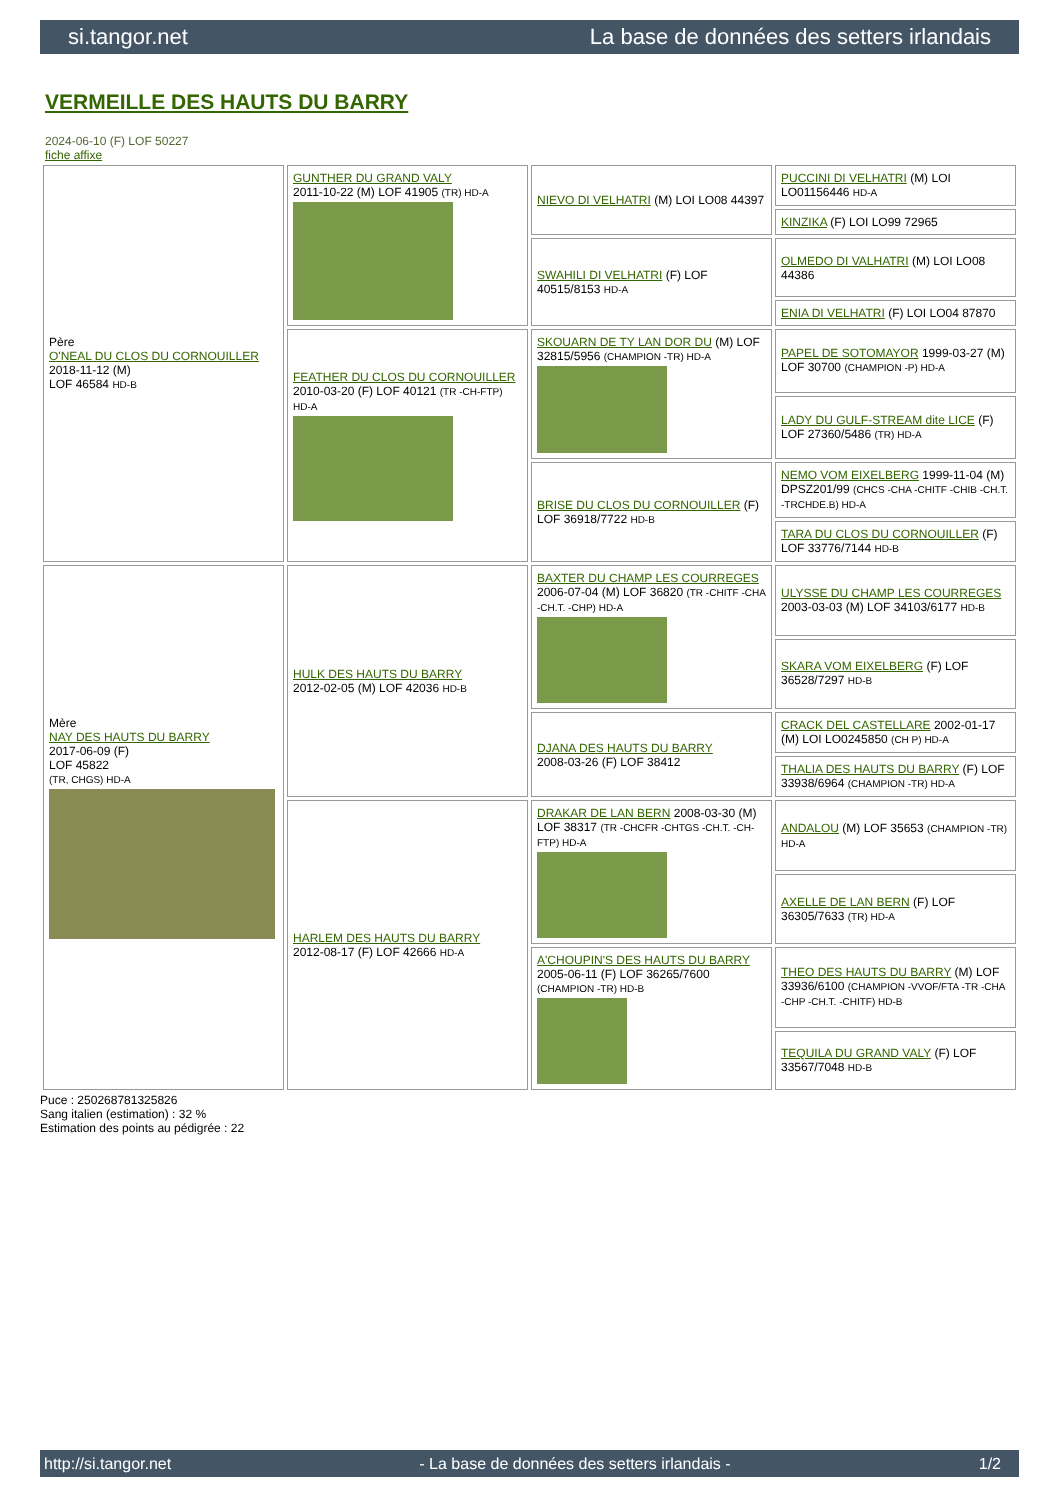si.tangor.net La base de données des setters irlandais
VERMEILLE DES HAUTS DU BARRY
2024-06-10 (F) LOF 50227
fiche affixe
| Père O'NEAL DU CLOS DU CORNOUILLER 2018-11-12 (M) LOF 46584 HD-B | GUNTHER DU GRAND VALY 2011-10-22 (M) LOF 41905 (TR) HD-A | NIEVO DI VELHATRI (M) LOI LO08 44397 | PUCCINI DI VELHATRI (M) LOI LO01156446 HD-A |
| | | | KINZIKA (F) LOI LO99 72965 |
| | | SWAHILI DI VELHATRI (F) LOF 40515/8153 HD-A | OLMEDO DI VALHATRI (M) LOI LO08 44386 |
| | | | ENIA DI VELHATRI (F) LOI LO04 87870 |
| | FEATHER DU CLOS DU CORNOUILLER 2010-03-20 (F) LOF 40121 (TR -CH-FTP) HD-A | SKOUARN DE TY LAN DOR DU (M) LOF 32815/5956 (CHAMPION -TR) HD-A | PAPEL DE SOTOMAYOR 1999-03-27 (M) LOF 30700 (CHAMPION -P) HD-A |
| | | | LADY DU GULF-STREAM dite LICE (F) LOF 27360/5486 (TR) HD-A |
| | | BRISE DU CLOS DU CORNOUILLER (F) LOF 36918/7722 HD-B | NEMO VOM EIXELBERG 1999-11-04 (M) DPSZ201/99 (CHCS -CHA -CHITF -CHIB -CH.T. -TRCHDE.B) HD-A |
| | | | TARA DU CLOS DU CORNOUILLER (F) LOF 33776/7144 HD-B |
| Mère NAY DES HAUTS DU BARRY 2017-06-09 (F) LOF 45822 (TR, CHGS) HD-A | HULK DES HAUTS DU BARRY 2012-02-05 (M) LOF 42036 HD-B | BAXTER DU CHAMP LES COURREGES 2006-07-04 (M) LOF 36820 (TR -CHITF -CHA -CH.T. -CHP) HD-A | ULYSSE DU CHAMP LES COURREGES 2003-03-03 (M) LOF 34103/6177 HD-B |
| | | | SKARA VOM EIXELBERG (F) LOF 36528/7297 HD-B |
| | | DJANA DES HAUTS DU BARRY 2008-03-26 (F) LOF 38412 | CRACK DEL CASTELLARE 2002-01-17 (M) LOI LO0245850 (CH P) HD-A |
| | | | THALIA DES HAUTS DU BARRY (F) LOF 33938/6964 (CHAMPION -TR) HD-A |
| | HARLEM DES HAUTS DU BARRY 2012-08-17 (F) LOF 42666 HD-A | DRAKAR DE LAN BERN 2008-03-30 (M) LOF 38317 (TR -CHCFR -CHTGS -CH.T. -CH-FTP) HD-A | ANDALOU (M) LOF 35653 (CHAMPION -TR) HD-A |
| | | | AXELLE DE LAN BERN (F) LOF 36305/7633 (TR) HD-A |
| | | A'CHOUPIN'S DES HAUTS DU BARRY 2005-06-11 (F) LOF 36265/7600 (CHAMPION -TR) HD-B | THEO DES HAUTS DU BARRY (M) LOF 33936/6100 (CHAMPION -VVOF/FTA -TR -CHA -CHP -CH.T. -CHITF) HD-B |
| | | | TEQUILA DU GRAND VALY (F) LOF 33567/7048 HD-B |
Puce : 250268781325826
Sang italien (estimation) : 32 %
Estimation des points au pédigrée : 22
http://si.tangor.net - La base de données des setters irlandais - 1/2